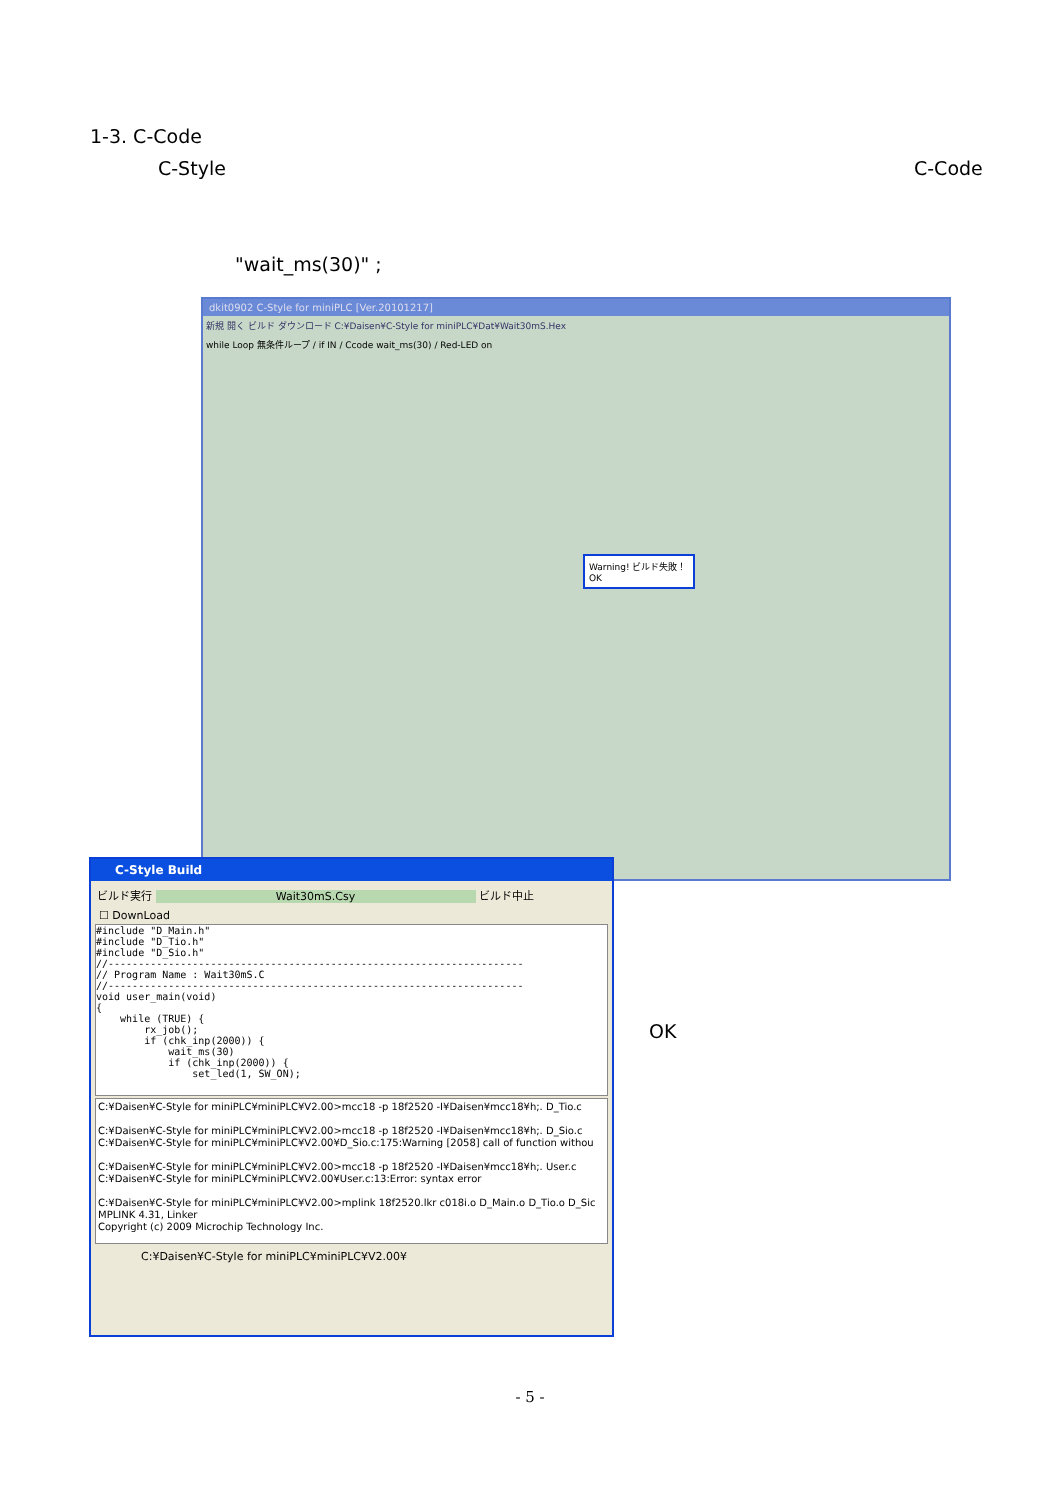1-3. C-Code
C-Style C-Code
"wait_ms(30)" ;
dkit0902 C-Style for miniPLC [Ver.20101217]
新規 開く ビルド ダウンロード C:¥Daisen¥C-Style for miniPLC¥Dat¥Wait30mS.Hex
while Loop 無条件ループ / if IN / Ccode wait_ms(30) / Red-LED on
Warning! ビルド失敗！ OK
C-Style Build
ビルド実行 Wait30mS.Csy ビルド中止
☐ DownLoad
#include "D_Main.h"
#include "D_Tio.h"
#include "D_Sio.h"
//---------------------------------------------------------------------
// Program Name : Wait30mS.C
//---------------------------------------------------------------------
void user_main(void)
{
    while (TRUE) {
        rx_job();
        if (chk_inp(2000)) {
            wait_ms(30)
            if (chk_inp(2000)) {
                set_led(1, SW_ON);
C:¥Daisen¥C-Style for miniPLC¥miniPLC¥V2.00>mcc18 -p 18f2520 -I¥Daisen¥mcc18¥h;. D_Tio.c
C:¥Daisen¥C-Style for miniPLC¥miniPLC¥V2.00>mcc18 -p 18f2520 -I¥Daisen¥mcc18¥h;. D_Sio.c
C:¥Daisen¥C-Style for miniPLC¥miniPLC¥V2.00¥D_Sio.c:175:Warning [2058] call of function withou
C:¥Daisen¥C-Style for miniPLC¥miniPLC¥V2.00>mcc18 -p 18f2520 -I¥Daisen¥mcc18¥h;. User.c
C:¥Daisen¥C-Style for miniPLC¥miniPLC¥V2.00¥User.c:13:Error: syntax error
C:¥Daisen¥C-Style for miniPLC¥miniPLC¥V2.00>mplink 18f2520.lkr c018i.o D_Main.o D_Tio.o D_Sic
MPLINK 4.31, Linker
Copyright (c) 2009 Microchip Technology Inc.
C:¥Daisen¥C-Style for miniPLC¥miniPLC¥V2.00¥
OK
- 5 -